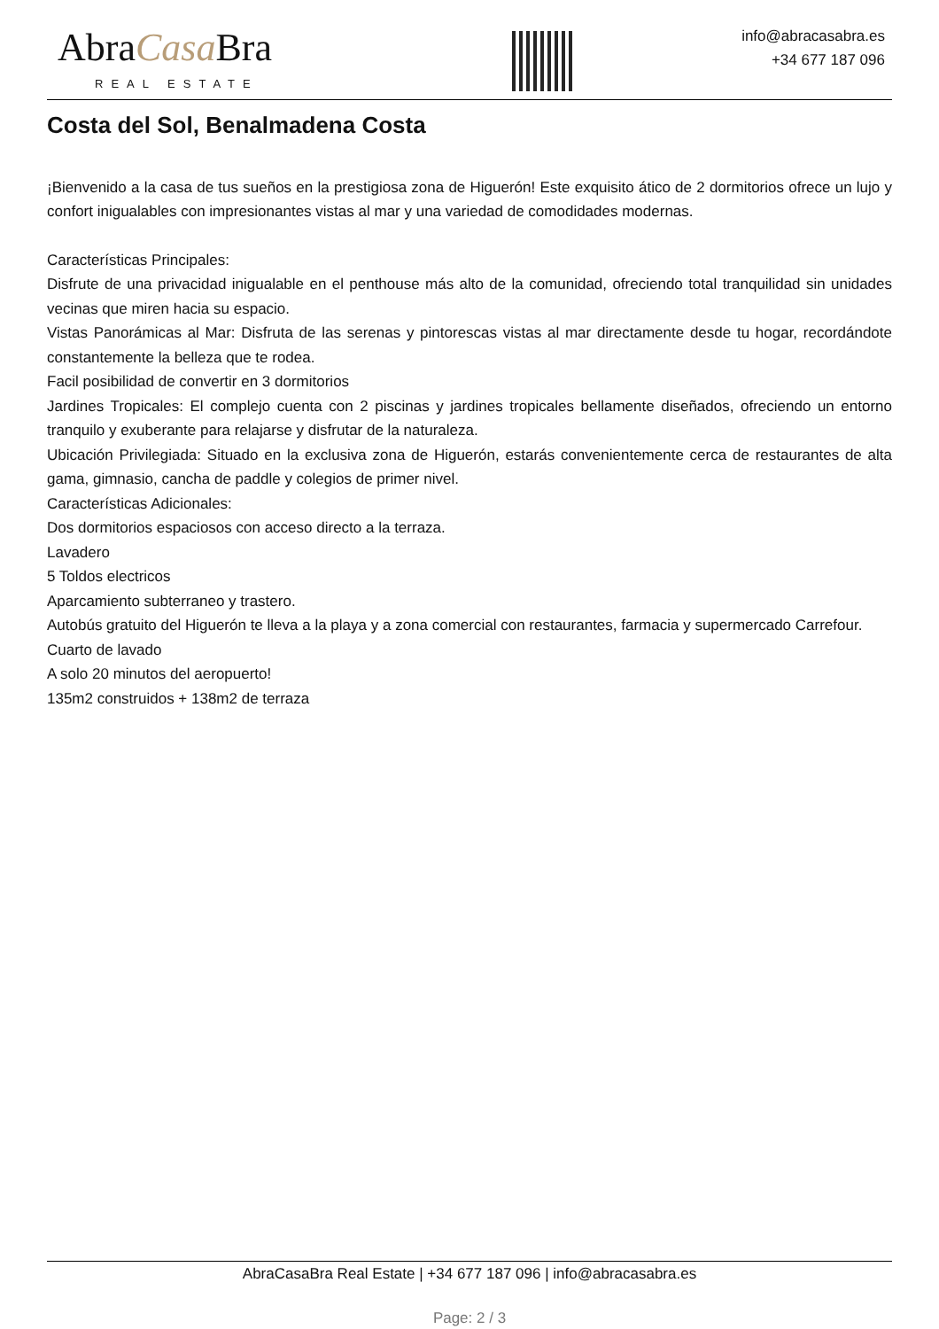AbraCasa Bra
REAL ESTATE
info@abracasabra.es
+34 677 187 096
Costa del Sol, Benalmadena Costa
¡Bienvenido a la casa de tus sueños en la prestigiosa zona de Higuerón! Este exquisito ático de 2 dormitorios ofrece un lujo y confort inigualables con impresionantes vistas al mar y una variedad de comodidades modernas.
Características Principales:
Disfrute de una privacidad inigualable en el penthouse más alto de la comunidad, ofreciendo total tranquilidad sin unidades vecinas que miren hacia su espacio.
Vistas Panorámicas al Mar: Disfruta de las serenas y pintorescas vistas al mar directamente desde tu hogar, recordándote constantemente la belleza que te rodea.
Facil posibilidad de convertir en 3 dormitorios
Jardines Tropicales: El complejo cuenta con 2 piscinas y jardines tropicales bellamente diseñados, ofreciendo un entorno tranquilo y exuberante para relajarse y disfrutar de la naturaleza.
Ubicación Privilegiada: Situado en la exclusiva zona de Higuerón, estarás convenientemente cerca de restaurantes de alta gama, gimnasio, cancha de paddle y colegios de primer nivel.
Características Adicionales:
Dos dormitorios espaciosos con acceso directo a la terraza.
Lavadero
5 Toldos electricos
Aparcamiento subterraneo y trastero.
Autobús gratuito del Higuerón te lleva a la playa y a zona comercial con restaurantes, farmacia y supermercado Carrefour.
Cuarto de lavado
A solo 20 minutos del aeropuerto!
135m2 construidos + 138m2 de terraza
AbraCasaBra Real Estate | +34 677 187 096 | info@abracasabra.es
Page: 2 / 3